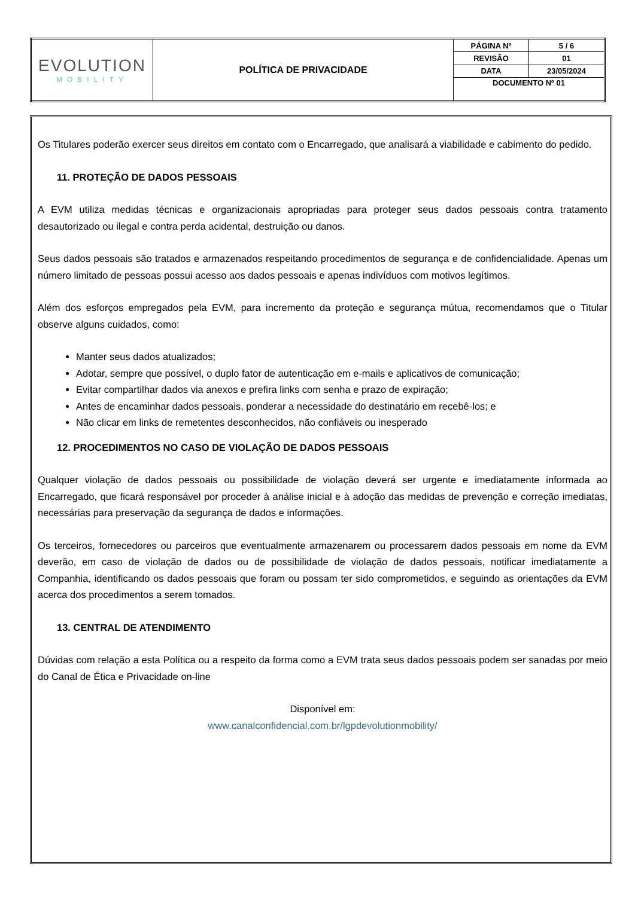| EVOLUTION MOBILITY | POLÍTICA DE PRIVACIDADE | PÁGINA Nº | 5 / 6 |
| | | REVISÃO | 01 |
| | | DATA | 23/05/2024 |
| | | DOCUMENTO Nº 01 | |
Os Titulares poderão exercer seus direitos em contato com o Encarregado, que analisará a viabilidade e cabimento do pedido.
11. PROTEÇÃO DE DADOS PESSOAIS
A EVM utiliza medidas técnicas e organizacionais apropriadas para proteger seus dados pessoais contra tratamento desautorizado ou ilegal e contra perda acidental, destruição ou danos.
Seus dados pessoais são tratados e armazenados respeitando procedimentos de segurança e de confidencialidade. Apenas um número limitado de pessoas possui acesso aos dados pessoais e apenas indivíduos com motivos legítimos.
Além dos esforços empregados pela EVM, para incremento da proteção e segurança mútua, recomendamos que o Titular observe alguns cuidados, como:
Manter seus dados atualizados;
Adotar, sempre que possível, o duplo fator de autenticação em e-mails e aplicativos de comunicação;
Evitar compartilhar dados via anexos e prefira links com senha e prazo de expiração;
Antes de encaminhar dados pessoais, ponderar a necessidade do destinatário em recebê-los; e
Não clicar em links de remetentes desconhecidos, não confiáveis ou inesperado
12. PROCEDIMENTOS NO CASO DE VIOLAÇÃO DE DADOS PESSOAIS
Qualquer violação de dados pessoais ou possibilidade de violação deverá ser urgente e imediatamente informada ao Encarregado, que ficará responsável por proceder à análise inicial e à adoção das medidas de prevenção e correção imediatas, necessárias para preservação da segurança de dados e informações.
Os terceiros, fornecedores ou parceiros que eventualmente armazenarem ou processarem dados pessoais em nome da EVM deverão, em caso de violação de dados ou de possibilidade de violação de dados pessoais, notificar imediatamente a Companhia, identificando os dados pessoais que foram ou possam ter sido comprometidos, e seguindo as orientações da EVM acerca dos procedimentos a serem tomados.
13. CENTRAL DE ATENDIMENTO
Dúvidas com relação a esta Política ou a respeito da forma como a EVM trata seus dados pessoais podem ser sanadas por meio do Canal de Ética e Privacidade on-line
Disponível em:
www.canalconfidencial.com.br/lgpdevolutionmobility/